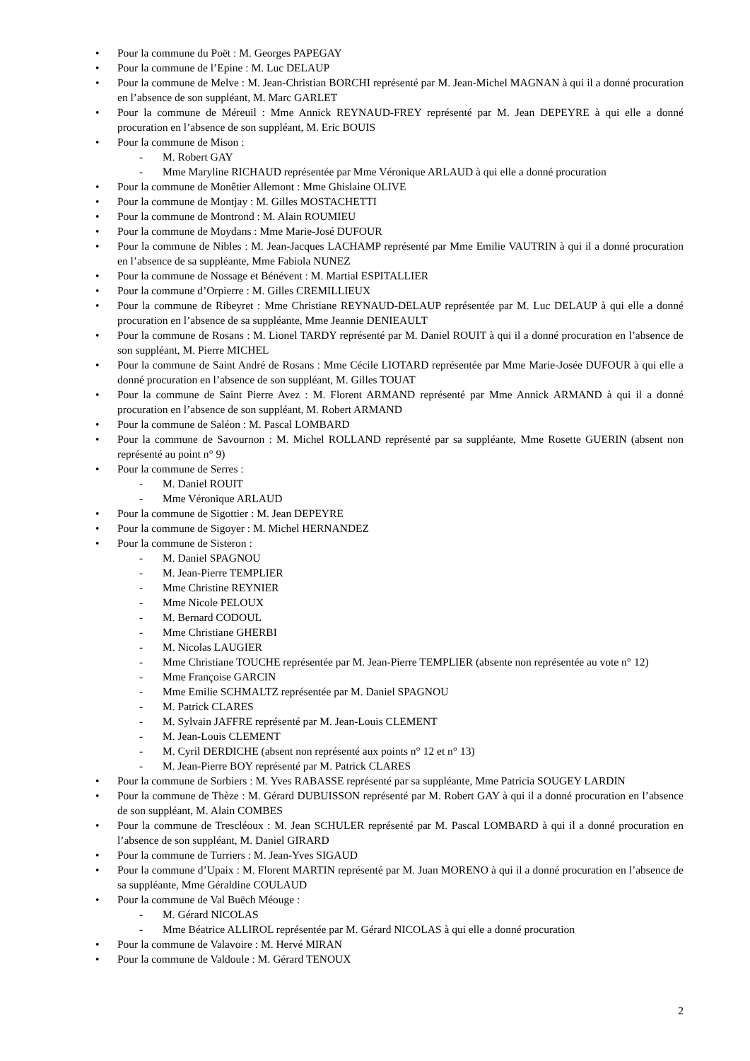• Pour la commune du Poët : M. Georges PAPEGAY
• Pour la commune de l’Epine : M. Luc DELAUP
• Pour la commune de Melve : M. Jean-Christian BORCHI représenté par M. Jean-Michel MAGNAN à qui il a donné procuration en l’absence de son suppléant, M. Marc GARLET
• Pour la commune de Méreuil : Mme Annick REYNAUD-FREY représenté par M. Jean DEPEYRE à qui elle a donné procuration en l’absence de son suppléant, M. Eric BOUIS
• Pour la commune de Mison :
- M. Robert GAY
- Mme Maryline RICHAUD représentée par Mme Véronique ARLAUD à qui elle a donné procuration
• Pour la commune de Monêtier Allemont : Mme Ghislaine OLIVE
• Pour la commune de Montjay : M. Gilles MOSTACHETTI
• Pour la commune de Montrond : M. Alain ROUMIEU
• Pour la commune de Moydans : Mme Marie-José DUFOUR
• Pour la commune de Nibles : M. Jean-Jacques LACHAMP représenté par Mme Emilie VAUTRIN à qui il a donné procuration en l’absence de sa suppléante, Mme Fabiola NUNEZ
• Pour la commune de Nossage et Bénévent : M. Martial ESPITALLIER
• Pour la commune d’Orpierre : M. Gilles CREMILLIEUX
• Pour la commune de Ribeyret : Mme Christiane REYNAUD-DELAUP représentée par M. Luc DELAUP à qui elle a donné procuration en l’absence de sa suppléante, Mme Jeannie DENIEAULT
• Pour la commune de Rosans : M. Lionel TARDY représenté par M. Daniel ROUIT à qui il a donné procuration en l’absence de son suppléant, M. Pierre MICHEL
• Pour la commune de Saint André de Rosans : Mme Cécile LIOTARD représentée par Mme Marie-Josée DUFOUR à qui elle a donné procuration en l’absence de son suppléant, M. Gilles TOUAT
• Pour la commune de Saint Pierre Avez : M. Florent ARMAND représenté par Mme Annick ARMAND à qui il a donné procuration en l’absence de son suppléant, M. Robert ARMAND
• Pour la commune de Saléon : M. Pascal LOMBARD
• Pour la commune de Savournon : M. Michel ROLLAND représenté par sa suppléante, Mme Rosette GUERIN (absent non représenté au point n° 9)
• Pour la commune de Serres :
- M. Daniel ROUIT
- Mme Véronique ARLAUD
• Pour la commune de Sigottier : M. Jean DEPEYRE
• Pour la commune de Sigoyer : M. Michel HERNANDEZ
• Pour la commune de Sisteron :
- M. Daniel SPAGNOU
- M. Jean-Pierre TEMPLIER
- Mme Christine REYNIER
- Mme Nicole PELOUX
- M. Bernard CODOUL
- Mme Christiane GHERBI
- M. Nicolas LAUGIER
- Mme Christiane TOUCHE représentée par M. Jean-Pierre TEMPLIER (absente non représentée au vote n° 12)
- Mme Françoise GARCIN
- Mme Emilie SCHMALTZ représentée par M. Daniel SPAGNOU
- M. Patrick CLARES
- M. Sylvain JAFFRE représenté par M. Jean-Louis CLEMENT
- M. Jean-Louis CLEMENT
- M. Cyril DERDICHE (absent non représenté aux points n° 12 et n° 13)
- M. Jean-Pierre BOY représenté par M. Patrick CLARES
• Pour la commune de Sorbiers : M. Yves RABASSE représenté par sa suppléante, Mme Patricia SOUGEY LARDIN
• Pour la commune de Thèze : M. Gérard DUBUISSON représenté par M. Robert GAY à qui il a donné procuration en l’absence de son suppléant, M. Alain COMBES
• Pour la commune de Trescléoux : M. Jean SCHULER représenté par M. Pascal LOMBARD à qui il a donné procuration en l’absence de son suppléant, M. Daniel GIRARD
• Pour la commune de Turriers : M. Jean-Yves SIGAUD
• Pour la commune d’Upaix : M. Florent MARTIN représenté par M. Juan MORENO à qui il a donné procuration en l’absence de sa suppléante, Mme Géraldine COULAUD
• Pour la commune de Val Buëch Méouge :
- M. Gérard NICOLAS
- Mme Béatrice ALLIROL représentée par M. Gérard NICOLAS à qui elle a donné procuration
• Pour la commune de Valavoire : M. Hervé MIRAN
• Pour la commune de Valdoule : M. Gérard TENOUX
2